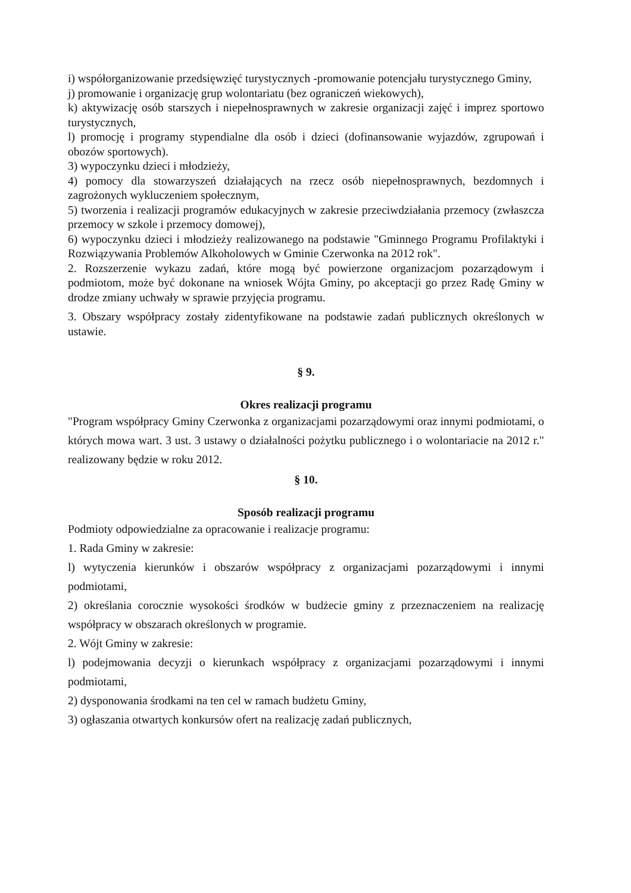i) współorganizowanie przedsięwzięć turystycznych -promowanie potencjału turystycznego Gminy,
j) promowanie i organizację grup wolontariatu (bez ograniczeń wiekowych),
k) aktywizację osób starszych i niepełnosprawnych w zakresie organizacji zajęć i imprez sportowo turystycznych,
l) promocję i programy stypendialne dla osób i dzieci (dofinansowanie wyjazdów, zgrupowań i obozów sportowych).
3) wypoczynku dzieci i młodzieży,
4) pomocy dla stowarzyszeń działających na rzecz osób niepełnosprawnych, bezdomnych i zagrożonych wykluczeniem społecznym,
5) tworzenia i realizacji programów edukacyjnych w zakresie przeciwdziałania przemocy (zwłaszcza przemocy w szkole i przemocy domowej),
6) wypoczynku dzieci i młodzieży realizowanego na podstawie "Gminnego Programu Profilaktyki i Rozwiązywania Problemów Alkoholowych w Gminie Czerwonka na 2012 rok".
2. Rozszerzenie wykazu zadań, które mogą być powierzone organizacjom pozarządowym i podmiotom, może być dokonane na wniosek Wójta Gminy, po akceptacji go przez Radę Gminy w drodze zmiany uchwały w sprawie przyjęcia programu.
3. Obszary współpracy zostały zidentyfikowane na podstawie zadań publicznych określonych w ustawie.
§ 9.
Okres realizacji programu
"Program współpracy Gminy Czerwonka z organizacjami pozarządowymi oraz innymi podmiotami, o których mowa wart. 3 ust. 3 ustawy o działalności pożytku publicznego i o wolontariacie na 2012 r." realizowany będzie w roku 2012.
§ 10.
Sposób realizacji programu
Podmioty odpowiedzialne za opracowanie i realizacje programu:
1. Rada Gminy w zakresie:
l) wytyczenia kierunków i obszarów współpracy z organizacjami pozarządowymi i innymi podmiotami,
2) określania corocznie wysokości środków w budżecie gminy z przeznaczeniem na realizację współpracy w obszarach określonych w programie.
2. Wójt Gminy w zakresie:
l) podejmowania decyzji o kierunkach współpracy z organizacjami pozarządowymi i innymi podmiotami,
2) dysponowania środkami na ten cel w ramach budżetu Gminy,
3) ogłaszania otwartych konkursów ofert na realizację zadań publicznych,